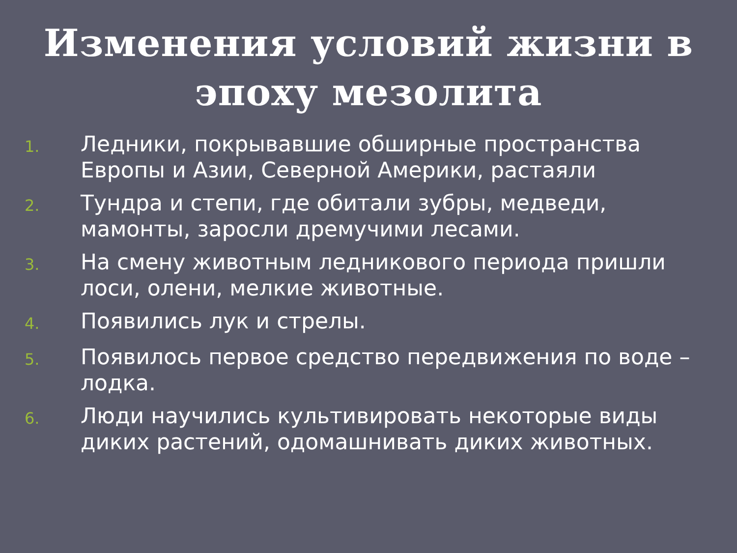Изменения условий жизни в
эпоху мезолита
1. Ледники, покрывавшие обширные пространства Европы и Азии, Северной Америки, растаяли
2. Тундра и степи, где обитали зубры, медведи, мамонты, заросли дремучими лесами.
3. На смену животным ледникового периода пришли лоси, олени, мелкие животные.
4. Появились лук и стрелы.
5. Появилось первое средство передвижения по воде – лодка.
6. Люди научились культивировать некоторые виды диких растений, одомашнивать диких животных.